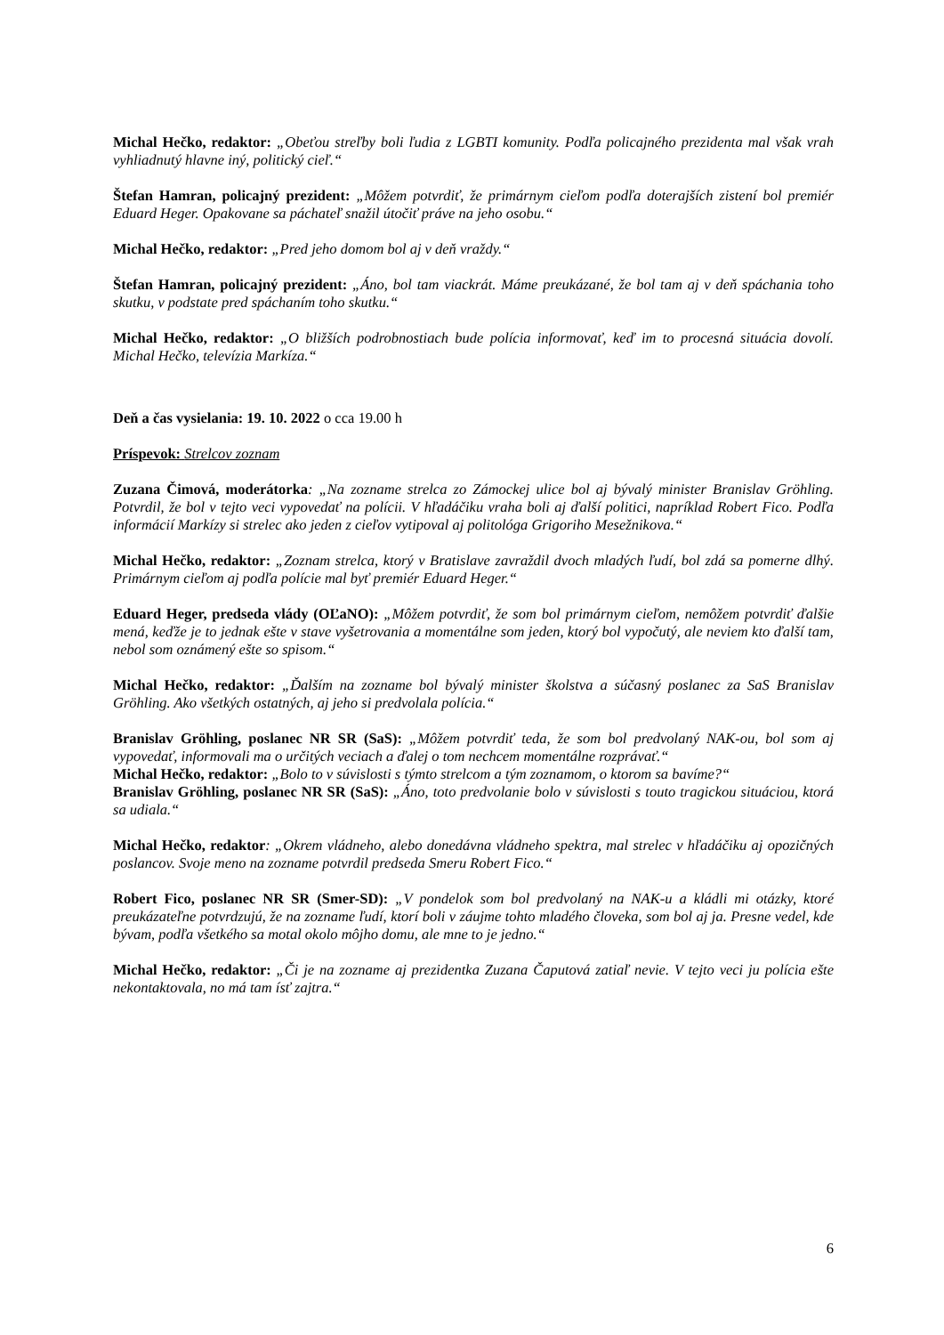Michal Hečko, redaktor: „Obeťou streľby boli ľudia z LGBTI komunity. Podľa policajného prezidenta mal však vrah vyhliadnutý hlavne iný, politický cieľ.“
Štefan Hamran, policajný prezident: „Môžem potvrdiť, že primárnym cieľom podľa doterajších zistení bol premiér Eduard Heger. Opakovane sa páchateľ snažil útočiť práve na jeho osobu.“
Michal Hečko, redaktor: „Pred jeho domom bol aj v deň vraždy.“
Štefan Hamran, policajný prezident: „Áno, bol tam viackrát. Máme preukázané, že bol tam aj v deň spáchania toho skutku, v podstate pred spáchaním toho skutku.“
Michal Hečko, redaktor: „O bližších podrobnostiach bude polícia informovať, keď im to procesná situácia dovolí. Michal Hečko, televízia Markíza.“
Deň a čas vysielania: 19. 10. 2022 o cca 19.00 h
Príspevok: Strelcov zoznam
Zuzana Čimová, moderátorka: „Na zozname strelca zo Zámockej ulice bol aj bývalý minister Branislav Gröhling. Potvrdil, že bol v tejto veci vypovedať na polícii. V hľadáčiku vraha boli aj ďalší politici, napríklad Robert Fico. Podľa informácií Markízy si strelec ako jeden z cieľov vytipoval aj politológa Grigoriho Mesežnikova.“
Michal Hečko, redaktor: „Zoznam strelca, ktorý v Bratislave zavraždil dvoch mladých ľudí, bol zdá sa pomerne dlhý. Primárnym cieľom aj podľa polície mal byť premiér Eduard Heger.“
Eduard Heger, predseda vlády (OĽaNO): „Môžem potvrdiť, že som bol primárnym cieľom, nemôžem potvrdiť ďalšie mená, keďže je to jednak ešte v stave vyšetrovania a momentálne som jeden, ktorý bol vypočutý, ale neviem kto ďalší tam, nebol som oznámený ešte so spisom.“
Michal Hečko, redaktor: „Ďalším na zozname bol bývalý minister školstva a súčasný poslanec za SaS Branislav Gröhling. Ako všetkých ostatných, aj jeho si predvolala polícia.“
Branislav Gröhling, poslanec NR SR (SaS): „Môžem potvrdiť teda, že som bol predvolaný NAK-ou, bol som aj vypovedať, informovali ma o určitých veciach a ďalej o tom nechcem momentálne rozprávať.“
Michal Hečko, redaktor: „Bolo to v súvislosti s týmto strelcom a tým zoznamom, o ktorom sa bavíme?“
Branislav Gröhling, poslanec NR SR (SaS): „Áno, toto predvolanie bolo v súvislosti s touto tragickou situáciou, ktorá sa udiala.“
Michal Hečko, redaktor: „Okrem vládneho, alebo donedávna vládneho spektra, mal strelec v hľadáčiku aj opozičných poslancov. Svoje meno na zozname potvrdil predseda Smeru Robert Fico.“
Robert Fico, poslanec NR SR (Smer-SD): „V pondelok som bol predvolaný na NAK-u a kládli mi otázky, ktoré preukázateľne potvrdzujú, že na zozname ľudí, ktorí boli v záujme tohto mladého človeka, som bol aj ja. Presne vedel, kde bývam, podľa všetkého sa motal okolo môjho domu, ale mne to je jedno.“
Michal Hečko, redaktor: „Či je na zozname aj prezidentka Zuzana Čaputová zatiaľ nevie. V tejto veci ju polícia ešte nekontaktovala, no má tam ísť zajtra.“
6